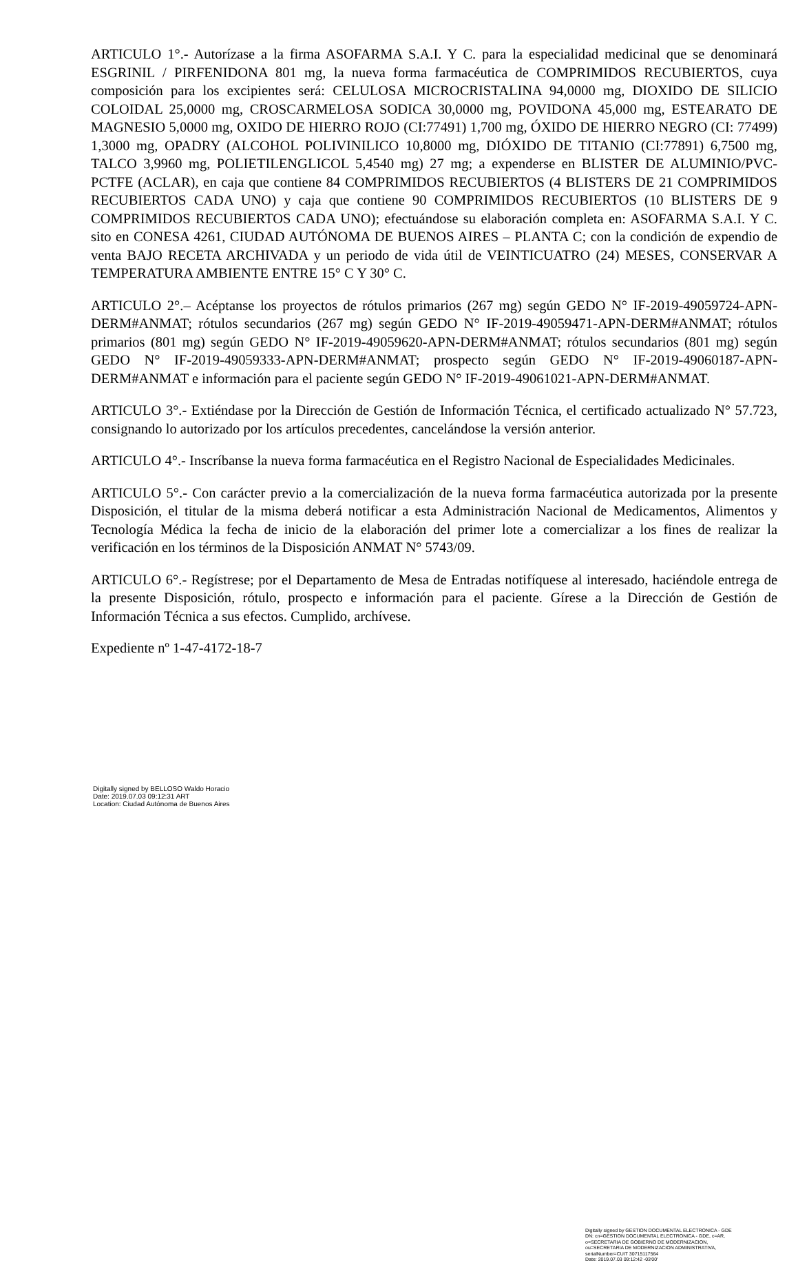ARTICULO 1°.- Autorízase a la firma ASOFARMA S.A.I. Y C. para la especialidad medicinal que se denominará ESGRINIL / PIRFENIDONA 801 mg, la nueva forma farmacéutica de COMPRIMIDOS RECUBIERTOS, cuya composición para los excipientes será: CELULOSA MICROCRISTALINA 94,0000 mg, DIOXIDO DE SILICIO COLOIDAL 25,0000 mg, CROSCARMELOSA SODICA 30,0000 mg, POVIDONA 45,000 mg, ESTEARATO DE MAGNESIO 5,0000 mg, OXIDO DE HIERRO ROJO (CI:77491) 1,700 mg, ÓXIDO DE HIERRO NEGRO (CI: 77499) 1,3000 mg, OPADRY (ALCOHOL POLIVINILICO 10,8000 mg, DIÓXIDO DE TITANIO (CI:77891) 6,7500 mg, TALCO 3,9960 mg, POLIETILENGLICOL 5,4540 mg) 27 mg; a expenderse en BLISTER DE ALUMINIO/PVC-PCTFE (ACLAR), en caja que contiene 84 COMPRIMIDOS RECUBIERTOS (4 BLISTERS DE 21 COMPRIMIDOS RECUBIERTOS CADA UNO) y caja que contiene 90 COMPRIMIDOS RECUBIERTOS (10 BLISTERS DE 9 COMPRIMIDOS RECUBIERTOS CADA UNO); efectuándose su elaboración completa en: ASOFARMA S.A.I. Y C. sito en CONESA 4261, CIUDAD AUTÓNOMA DE BUENOS AIRES – PLANTA C; con la condición de expendio de venta BAJO RECETA ARCHIVADA y un periodo de vida útil de VEINTICUATRO (24) MESES, CONSERVAR A TEMPERATURA AMBIENTE ENTRE 15° C Y 30° C.
ARTICULO 2°.– Acéptanse los proyectos de rótulos primarios (267 mg) según GEDO N° IF-2019-49059724-APN-DERM#ANMAT; rótulos secundarios (267 mg) según GEDO N° IF-2019-49059471-APN-DERM#ANMAT; rótulos primarios (801 mg) según GEDO N° IF-2019-49059620-APN-DERM#ANMAT; rótulos secundarios (801 mg) según GEDO N° IF-2019-49059333-APN-DERM#ANMAT; prospecto según GEDO N° IF-2019-49060187-APN-DERM#ANMAT e información para el paciente según GEDO N° IF-2019-49061021-APN-DERM#ANMAT.
ARTICULO 3°.- Extiéndase por la Dirección de Gestión de Información Técnica, el certificado actualizado N° 57.723, consignando lo autorizado por los artículos precedentes, cancelándose la versión anterior.
ARTICULO 4°.- Inscríbanse la nueva forma farmacéutica en el Registro Nacional de Especialidades Medicinales.
ARTICULO 5°.- Con carácter previo a la comercialización de la nueva forma farmacéutica autorizada por la presente Disposición, el titular de la misma deberá notificar a esta Administración Nacional de Medicamentos, Alimentos y Tecnología Médica la fecha de inicio de la elaboración del primer lote a comercializar a los fines de realizar la verificación en los términos de la Disposición ANMAT N° 5743/09.
ARTICULO 6°.- Regístrese; por el Departamento de Mesa de Entradas notifíquese al interesado, haciéndole entrega de la presente Disposición, rótulo, prospecto e información para el paciente. Gírese a la Dirección de Gestión de Información Técnica a sus efectos. Cumplido, archívese.
Expediente nº 1-47-4172-18-7
Digitally signed by BELLOSO Waldo Horacio
Date: 2019.07.03 09:12:31 ART
Location: Ciudad Autónoma de Buenos Aires
Digitally signed by GESTION DOCUMENTAL ELECTRONICA - GDE
DN: cn=GESTION DOCUMENTAL ELECTRONICA - GDE, c=AR, o=SECRETARIA DE GOBIERNO DE MODERNIZACION, ou=SECRETARIA DE MODERNIZACION ADMINISTRATIVA, serialNumber=CUIT 30715117564
Date: 2019.07.03 09:12:42 -03'00'